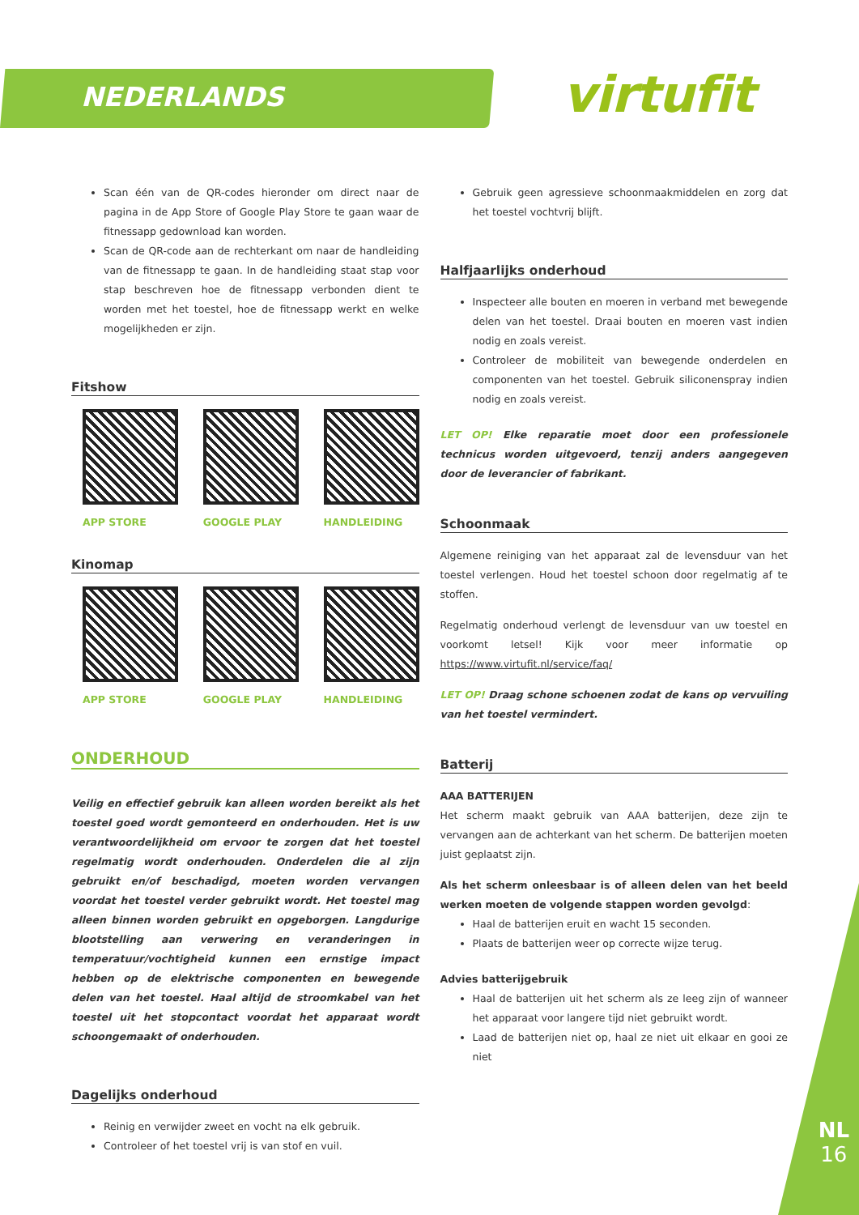NEDERLANDS virtufit
Scan één van de QR-codes hieronder om direct naar de pagina in de App Store of Google Play Store te gaan waar de fitnessapp gedownload kan worden.
Scan de QR-code aan de rechterkant om naar de handleiding van de fitnessapp te gaan. In de handleiding staat stap voor stap beschreven hoe de fitnessapp verbonden dient te worden met het toestel, hoe de fitnessapp werkt en welke mogelijkheden er zijn.
Fitshow
APP STORE GOOGLE PLAY HANDLEIDING
Kinomap
APP STORE GOOGLE PLAY HANDLEIDING
ONDERHOUD
Veilig en effectief gebruik kan alleen worden bereikt als het toestel goed wordt gemonteerd en onderhouden. Het is uw verantwoordelijkheid om ervoor te zorgen dat het toestel regelmatig wordt onderhouden. Onderdelen die al zijn gebruikt en/of beschadigd, moeten worden vervangen voordat het toestel verder gebruikt wordt. Het toestel mag alleen binnen worden gebruikt en opgeborgen. Langdurige blootstelling aan verwering en veranderingen in temperatuur/vochtigheid kunnen een ernstige impact hebben op de elektrische componenten en bewegende delen van het toestel. Haal altijd de stroomkabel van het toestel uit het stopcontact voordat het apparaat wordt schoongemaakt of onderhouden.
Dagelijks onderhoud
Reinig en verwijder zweet en vocht na elk gebruik.
Controleer of het toestel vrij is van stof en vuil.
Gebruik geen agressieve schoonmaakmiddelen en zorg dat het toestel vochtvrij blijft.
Halfjaarlijks onderhoud
Inspecteer alle bouten en moeren in verband met bewegende delen van het toestel. Draai bouten en moeren vast indien nodig en zoals vereist.
Controleer de mobiliteit van bewegende onderdelen en componenten van het toestel. Gebruik siliconenspray indien nodig en zoals vereist.
LET OP! Elke reparatie moet door een professionele technicus worden uitgevoerd, tenzij anders aangegeven door de leverancier of fabrikant.
Schoonmaak
Algemene reiniging van het apparaat zal de levensduur van het toestel verlengen. Houd het toestel schoon door regelmatig af te stoffen.
Regelmatig onderhoud verlengt de levensduur van uw toestel en voorkomt letsel! Kijk voor meer informatie op https://www.virtufit.nl/service/faq/
LET OP! Draag schone schoenen zodat de kans op vervuiling van het toestel vermindert.
Batterij
AAA BATTERIJEN
Het scherm maakt gebruik van AAA batterijen, deze zijn te vervangen aan de achterkant van het scherm. De batterijen moeten juist geplaatst zijn.
Als het scherm onleesbaar is of alleen delen van het beeld werken moeten de volgende stappen worden gevolgd:
Haal de batterijen eruit en wacht 15 seconden.
Plaats de batterijen weer op correcte wijze terug.
Advies batterijgebruik
Haal de batterijen uit het scherm als ze leeg zijn of wanneer het apparaat voor langere tijd niet gebruikt wordt.
Laad de batterijen niet op, haal ze niet uit elkaar en gooi ze niet
NL
16